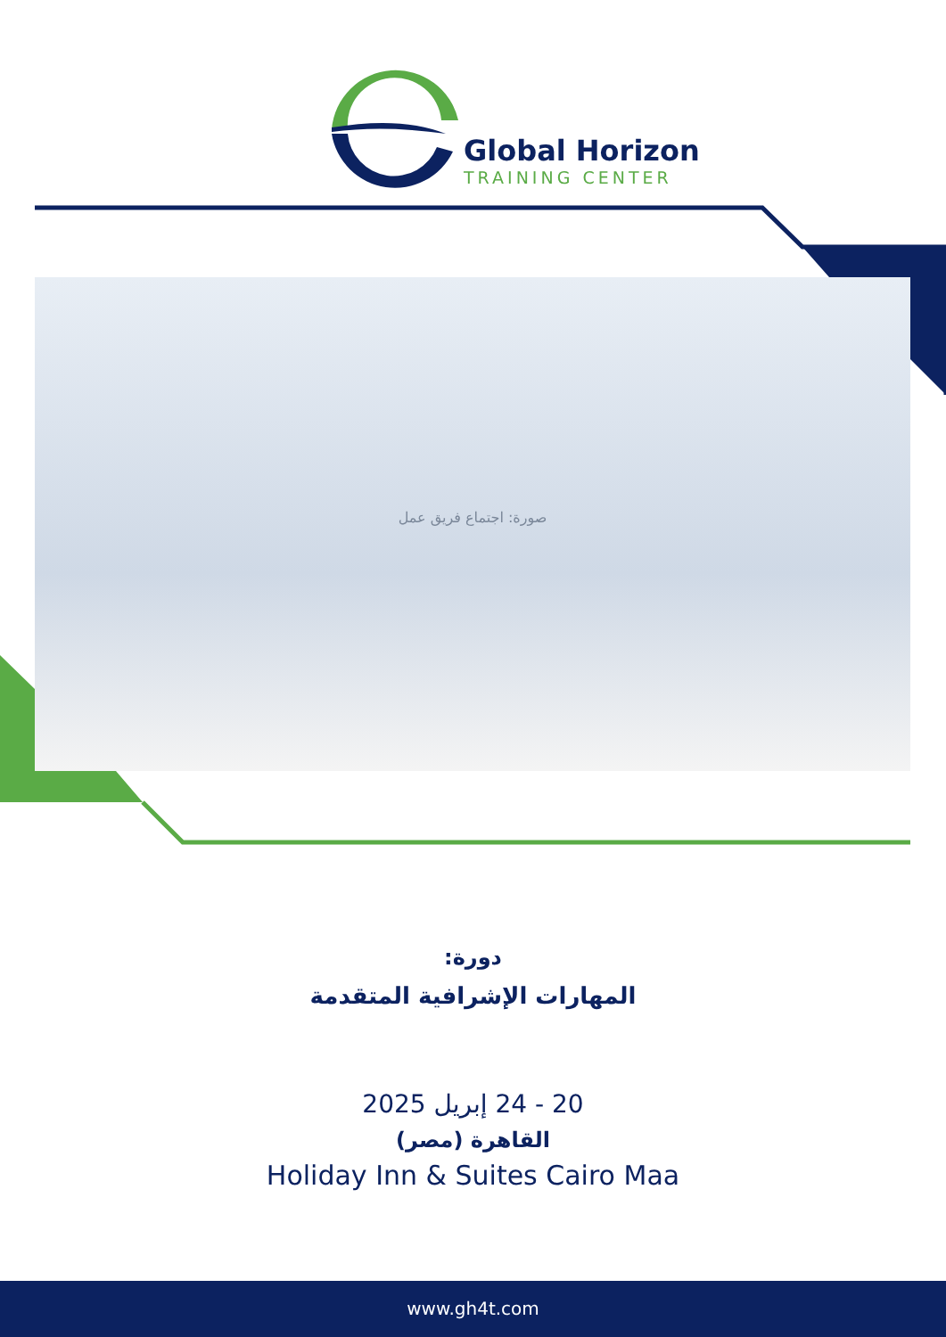Global Horizon
TRAINING CENTER
صورة: اجتماع فريق عمل
دورة:
المهارات الإشرافية المتقدمة
20 - 24 إبريل 2025
القاهرة (مصر)
Holiday Inn & Suites Cairo Maa
www.gh4t.com